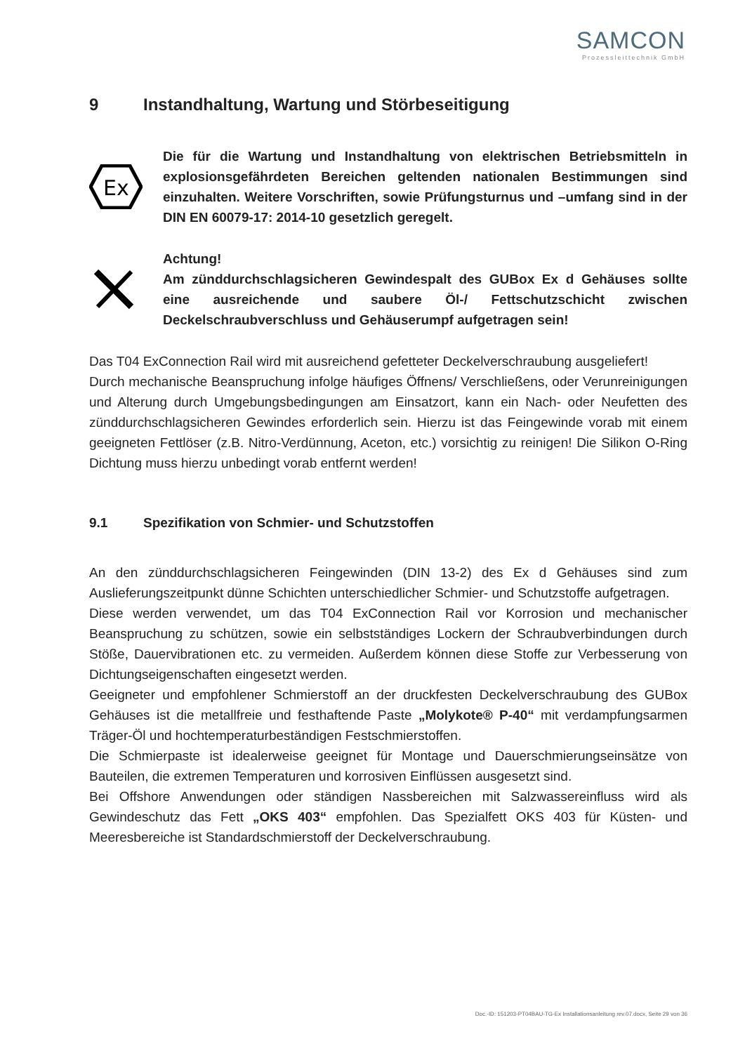SAMCON
Prozessleittechnik GmbH
9 Instandhaltung, Wartung und Störbeseitigung
Ex
Die für die Wartung und Instandhaltung von elektrischen Betriebsmitteln in explosionsgefährdeten Bereichen geltenden nationalen Bestimmungen sind einzuhalten. Weitere Vorschriften, sowie Prüfungsturnus und –umfang sind in der DIN EN 60079-17: 2014-10 gesetzlich geregelt.
Achtung!
Am zünddurchschlagsicheren Gewindespalt des GUBox Ex d Gehäuses sollte eine ausreichende und saubere Öl-/ Fettschutzschicht zwischen Deckelschraubverschluss und Gehäuserumpf aufgetragen sein!
Das T04 ExConnection Rail wird mit ausreichend gefetteter Deckelverschraubung ausgeliefert!
Durch mechanische Beanspruchung infolge häufiges Öffnens/ Verschließens, oder Verunreinigungen und Alterung durch Umgebungsbedingungen am Einsatzort, kann ein Nach- oder Neufetten des zünddurchschlagsicheren Gewindes erforderlich sein. Hierzu ist das Feingewinde vorab mit einem geeigneten Fettlöser (z.B. Nitro-Verdünnung, Aceton, etc.) vorsichtig zu reinigen! Die Silikon O-Ring Dichtung muss hierzu unbedingt vorab entfernt werden!
9.1 Spezifikation von Schmier- und Schutzstoffen
An den zünddurchschlagsicheren Feingewinden (DIN 13-2) des Ex d Gehäuses sind zum Auslieferungszeitpunkt dünne Schichten unterschiedlicher Schmier- und Schutzstoffe aufgetragen.
Diese werden verwendet, um das T04 ExConnection Rail vor Korrosion und mechanischer Beanspruchung zu schützen, sowie ein selbstständiges Lockern der Schraubverbindungen durch Stöße, Dauervibrationen etc. zu vermeiden. Außerdem können diese Stoffe zur Verbesserung von Dichtungseigenschaften eingesetzt werden.
Geeigneter und empfohlener Schmierstoff an der druckfesten Deckelverschraubung des GUBox Gehäuses ist die metallfreie und festhaftende Paste „Molykote® P-40“ mit verdampfungsarmen Träger-Öl und hochtemperaturbeständigen Festschmierstoffen.
Die Schmierpaste ist idealerweise geeignet für Montage und Dauerschmierungseinsätze von Bauteilen, die extremen Temperaturen und korrosiven Einflüssen ausgesetzt sind.
Bei Offshore Anwendungen oder ständigen Nassbereichen mit Salzwassereinfluss wird als Gewindeschutz das Fett „OKS 403“ empfohlen. Das Spezialfett OKS 403 für Küsten- und Meeresbereiche ist Standardschmierstoff der Deckelverschraubung.
Doc.-ID: 151203-PT04BAU-TG-Ex Installationsanleitung rev.07.docx, Seite 29 von 36